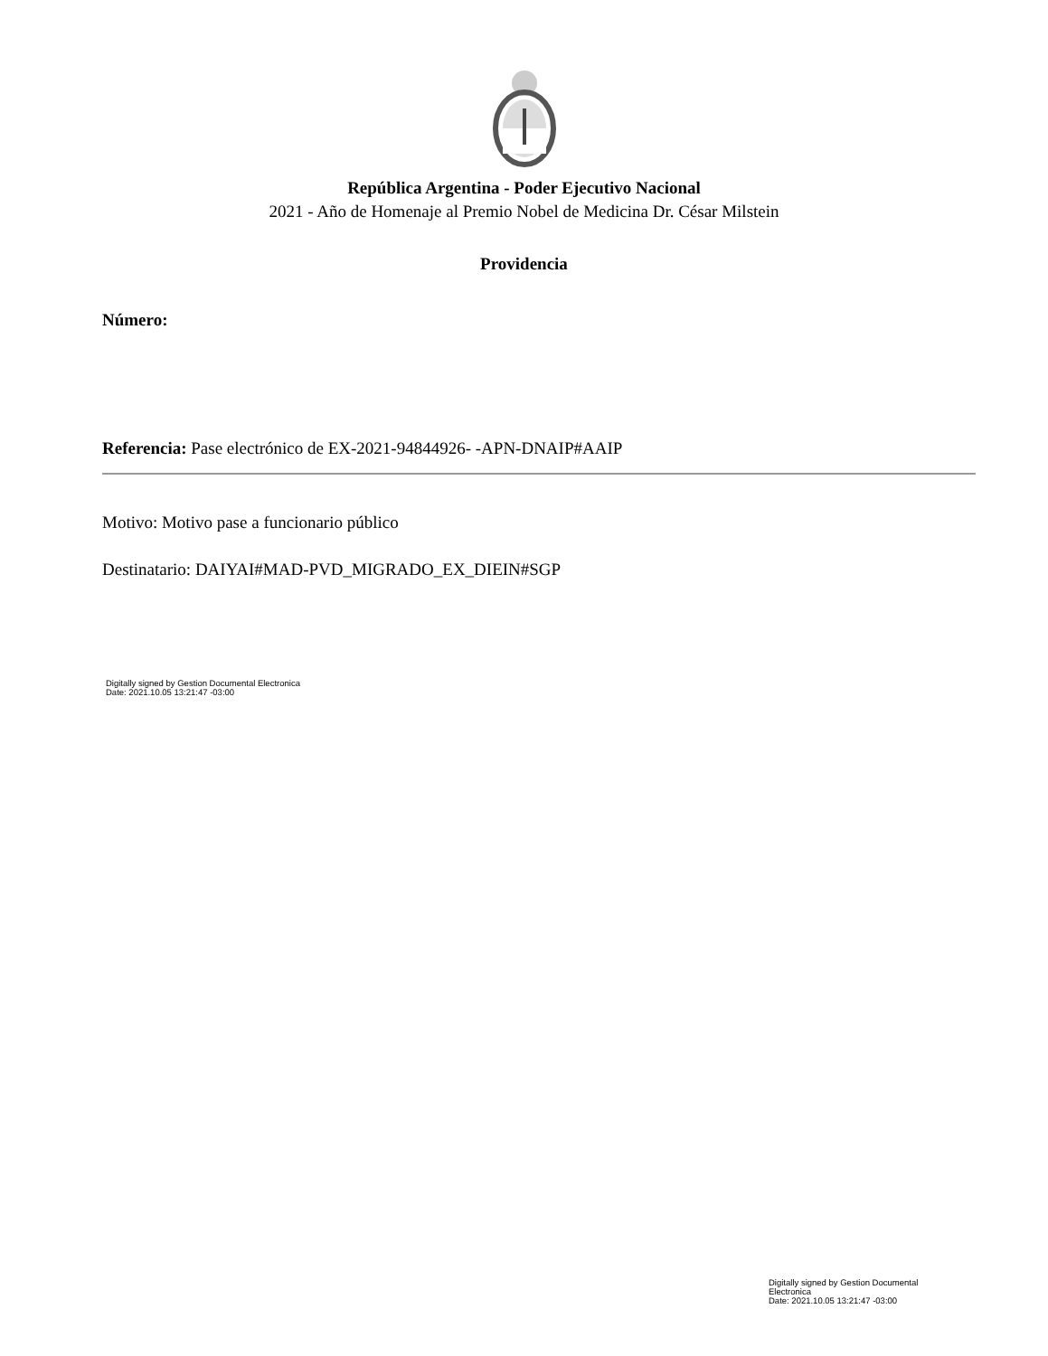República Argentina - Poder Ejecutivo Nacional
2021 - Año de Homenaje al Premio Nobel de Medicina Dr. César Milstein
Providencia
Número:
Referencia: Pase electrónico de EX-2021-94844926- -APN-DNAIP#AAIP
Motivo: Motivo pase a funcionario público
Destinatario: DAIYAI#MAD-PVD_MIGRADO_EX_DIEIN#SGP
Digitally signed by Gestion Documental Electronica
Date: 2021.10.05 13:21:47 -03:00
Digitally signed by Gestion Documental Electronica
Date: 2021.10.05 13:21:47 -03:00